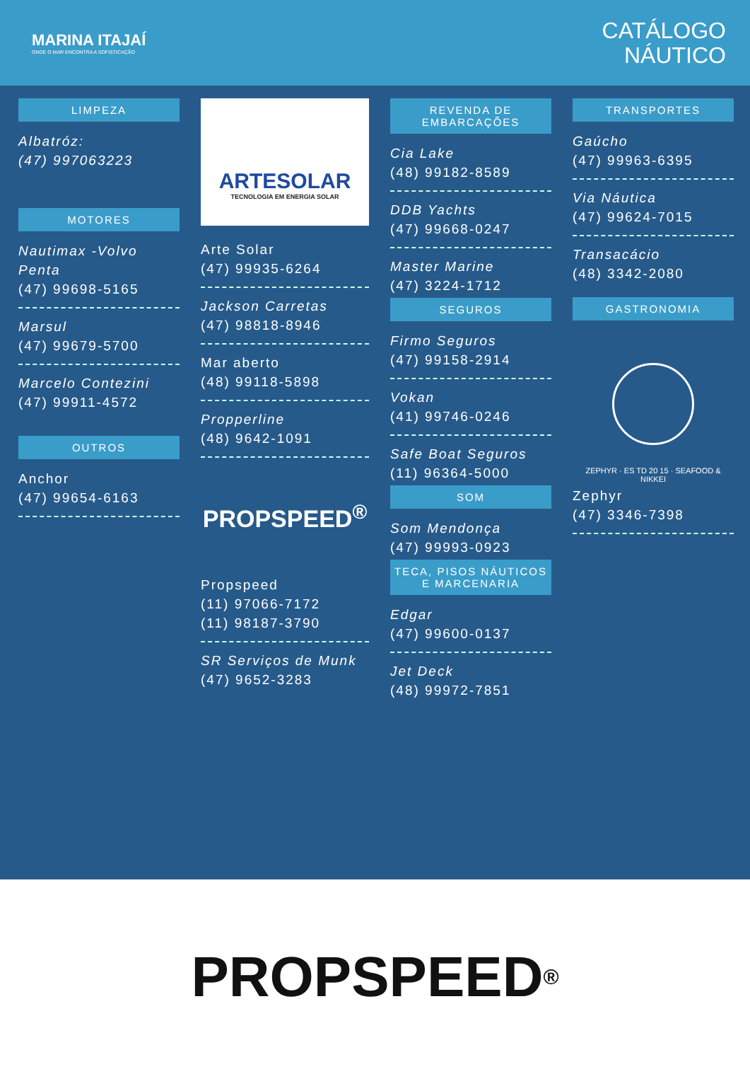MARINA ITAJAÍ
ONDE O MAR ENCONTRA A SOFISTICAÇÃO
CATÁLOGO
NÁUTICO
LIMPEZA
Albatróz:
(47) 997063223
MOTORES
Nautimax -Volvo Penta
(47) 99698-5165
Marsul
(47) 99679-5700
Marcelo Contezini
(47) 99911-4572
OUTROS
Anchor
(47) 99654-6163
ARTESOLAR
TECNOLOGIA EM ENERGIA SOLAR
Arte Solar
(47) 99935-6264
Jackson Carretas
(47) 98818-8946
Mar aberto
(48) 99118-5898
Propperline
(48) 9642-1091
PROPSPEED<sup>®</sup>
Propspeed
(11) 97066-7172
(11) 98187-3790
SR Serviços de Munk
(47) 9652-3283
REVENDA DE EMBARCAÇÕES
Cia Lake
(48) 99182-8589
DDB Yachts
(47) 99668-0247
Master Marine
(47) 3224-1712
SEGUROS
Firmo Seguros
(47) 99158-2914
Vokan
(41) 99746-0246
Safe Boat Seguros
(11) 96364-5000
SOM
Som Mendonça
(47) 99993-0923
TECA, PISOS NÁUTICOS E MARCENARIA
Edgar
(47) 99600-0137
Jet Deck
(48) 99972-7851
TRANSPORTES
Gaúcho
(47) 99963-6395
Via Náutica
(47) 99624-7015
Transacácio
(48) 3342-2080
GASTRONOMIA
ZEPHYR · ES TD 20 15 · SEAFOOD & NIKKEI
Zephyr
(47) 3346-7398
PROPSPEED<sup>®</sup>